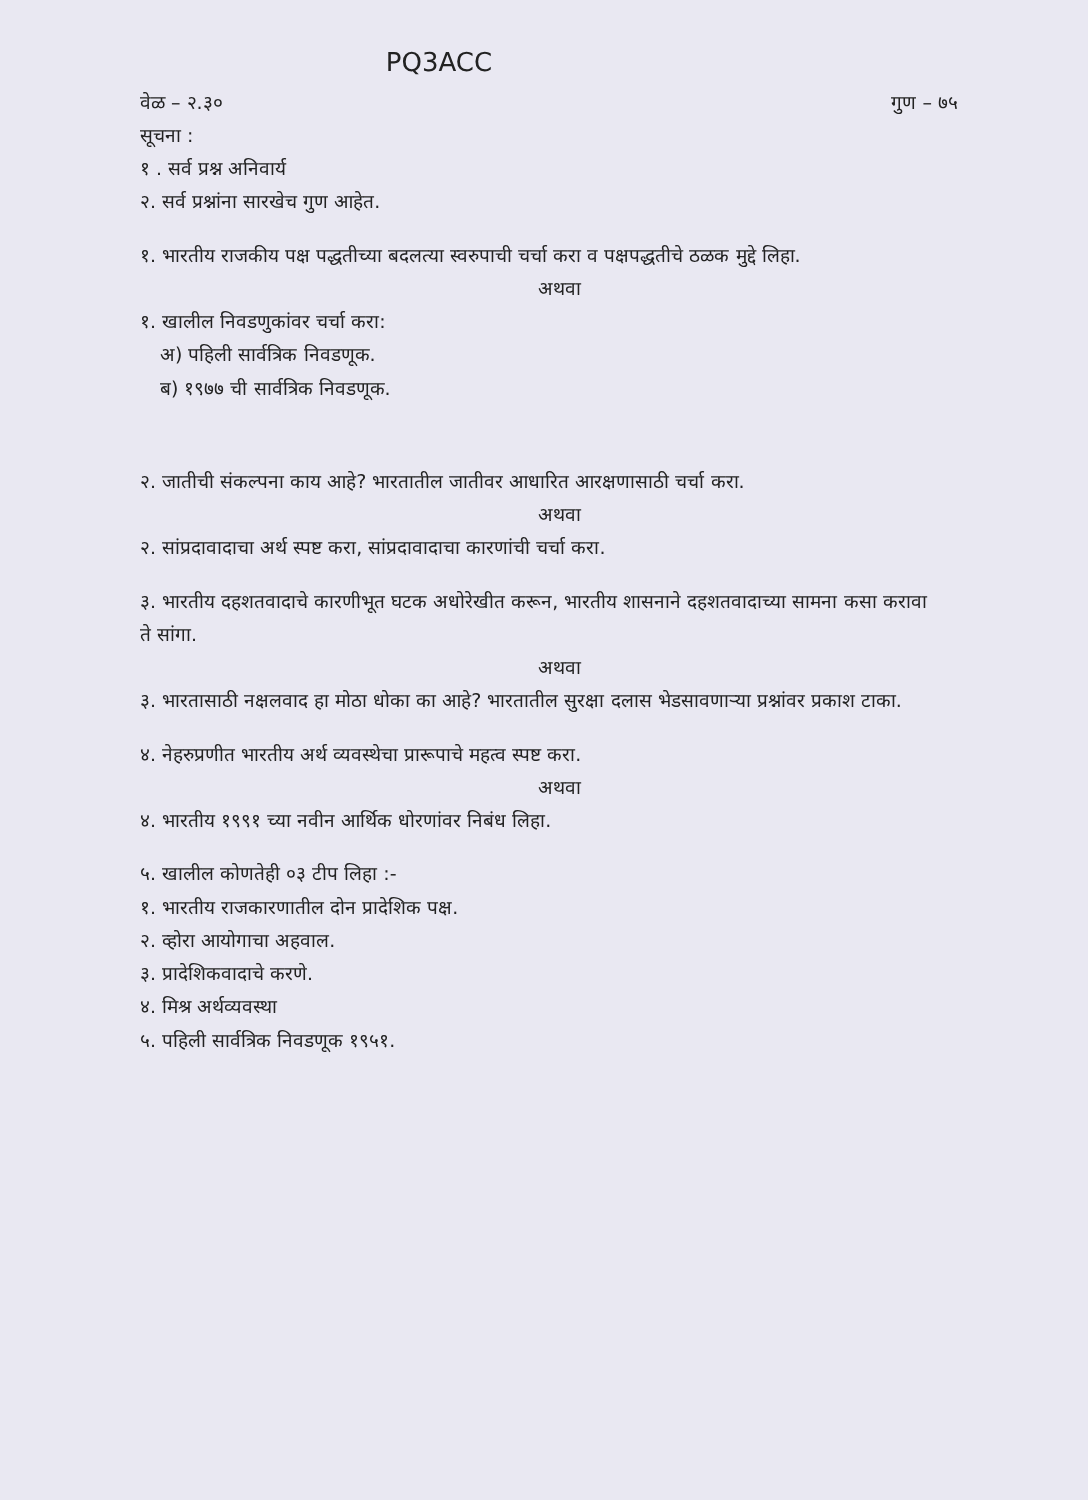PQ3ACC
वेळ – २.३० गुण – ७५
सूचना :
१ . सर्व प्रश्न अनिवार्य
२. सर्व प्रश्नांना सारखेच गुण आहेत.
१. भारतीय राजकीय पक्ष पद्धतीच्या बदलत्या स्वरुपाची चर्चा करा व पक्षपद्धतीचे ठळक मुद्दे लिहा.
अथवा
१. खालील निवडणुकांवर चर्चा करा:
अ) पहिली सार्वत्रिक निवडणूक.
ब) १९७७ ची सार्वत्रिक निवडणूक.
२. जातीची संकल्पना काय आहे? भारतातील जातीवर आधारित आरक्षणासाठी चर्चा करा.
अथवा
२. सांप्रदावादाचा अर्थ स्पष्ट करा, सांप्रदावादाचा कारणांची चर्चा करा.
३. भारतीय दहशतवादाचे कारणीभूत घटक अधोरेखीत करून, भारतीय शासनाने दहशतवादाच्या सामना कसा करावा ते सांगा.
अथवा
३. भारतासाठी नक्षलवाद हा मोठा धोका का आहे? भारतातील सुरक्षा दलास भेडसावणाऱ्या प्रश्नांवर प्रकाश टाका.
४. नेहरुप्रणीत भारतीय अर्थ व्यवस्थेचा प्रारूपाचे महत्व स्पष्ट करा.
अथवा
४. भारतीय १९९१ च्या नवीन आर्थिक धोरणांवर निबंध लिहा.
५. खालील कोणतेही ०३ टीप लिहा :-
१. भारतीय राजकारणातील दोन प्रादेशिक पक्ष.
२. व्होरा आयोगाचा अहवाल.
३. प्रादेशिकवादाचे करणे.
४. मिश्र अर्थव्यवस्था
५. पहिली सार्वत्रिक निवडणूक १९५१.